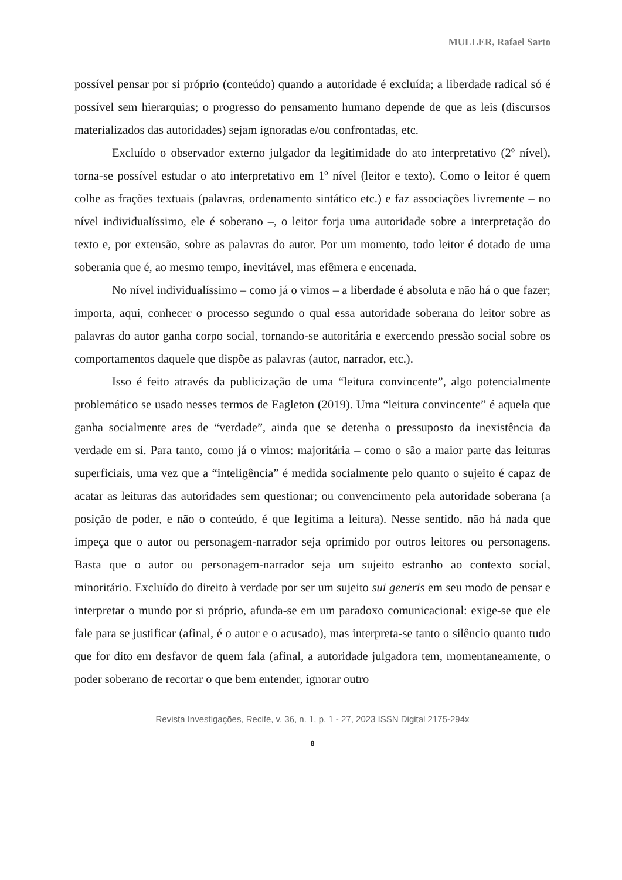MULLER, Rafael Sarto
possível pensar por si próprio (conteúdo) quando a autoridade é excluída; a liberdade radical só é possível sem hierarquias; o progresso do pensamento humano depende de que as leis (discursos materializados das autoridades) sejam ignoradas e/ou confrontadas, etc.
Excluído o observador externo julgador da legitimidade do ato interpretativo (2º nível), torna-se possível estudar o ato interpretativo em 1º nível (leitor e texto). Como o leitor é quem colhe as frações textuais (palavras, ordenamento sintático etc.) e faz associações livremente – no nível individualíssimo, ele é soberano –, o leitor forja uma autoridade sobre a interpretação do texto e, por extensão, sobre as palavras do autor. Por um momento, todo leitor é dotado de uma soberania que é, ao mesmo tempo, inevitável, mas efêmera e encenada.
No nível individualíssimo – como já o vimos – a liberdade é absoluta e não há o que fazer; importa, aqui, conhecer o processo segundo o qual essa autoridade soberana do leitor sobre as palavras do autor ganha corpo social, tornando-se autoritária e exercendo pressão social sobre os comportamentos daquele que dispõe as palavras (autor, narrador, etc.).
Isso é feito através da publicização de uma “leitura convincente”, algo potencialmente problemático se usado nesses termos de Eagleton (2019). Uma “leitura convincente” é aquela que ganha socialmente ares de “verdade”, ainda que se detenha o pressuposto da inexistência da verdade em si. Para tanto, como já o vimos: majoritária – como o são a maior parte das leituras superficiais, uma vez que a “inteligência” é medida socialmente pelo quanto o sujeito é capaz de acatar as leituras das autoridades sem questionar; ou convencimento pela autoridade soberana (a posição de poder, e não o conteúdo, é que legitima a leitura). Nesse sentido, não há nada que impeça que o autor ou personagem-narrador seja oprimido por outros leitores ou personagens. Basta que o autor ou personagem-narrador seja um sujeito estranho ao contexto social, minoritário. Excluído do direito à verdade por ser um sujeito sui generis em seu modo de pensar e interpretar o mundo por si próprio, afunda-se em um paradoxo comunicacional: exige-se que ele fale para se justificar (afinal, é o autor e o acusado), mas interpreta-se tanto o silêncio quanto tudo que for dito em desfavor de quem fala (afinal, a autoridade julgadora tem, momentaneamente, o poder soberano de recortar o que bem entender, ignorar outro
Revista Investigações, Recife, v. 36, n. 1, p. 1 - 27, 2023 ISSN Digital 2175-294x
8